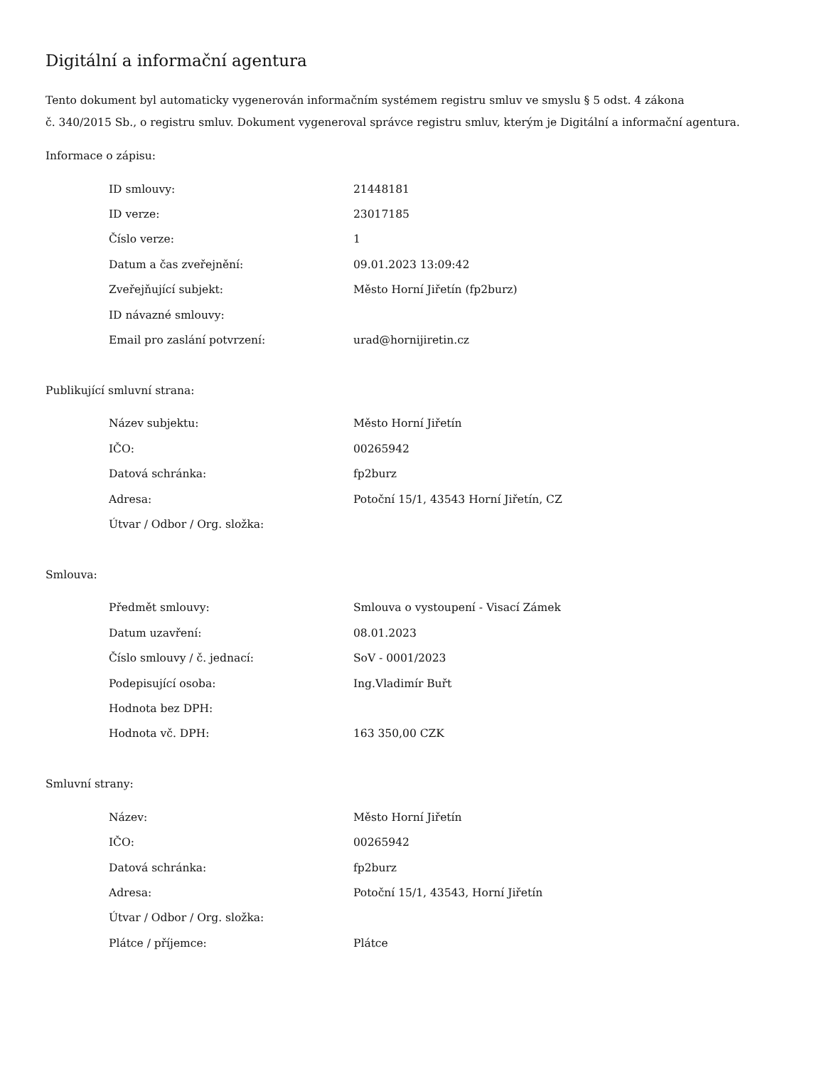Digitální a informační agentura
Tento dokument byl automaticky vygenerován informačním systémem registru smluv ve smyslu § 5 odst. 4 zákona
č. 340/2015 Sb., o registru smluv. Dokument vygeneroval správce registru smluv, kterým je Digitální a informační agentura.
Informace o zápisu:
| ID smlouvy: | 21448181 |
| ID verze: | 23017185 |
| Číslo verze: | 1 |
| Datum a čas zveřejnění: | 09.01.2023 13:09:42 |
| Zveřejňující subjekt: | Město Horní Jiřetín (fp2burz) |
| ID návazné smlouvy: | |
| Email pro zaslání potvrzení: | urad@hornijiretin.cz |
Publikující smluvní strana:
| Název subjektu: | Město Horní Jiřetín |
| IČO: | 00265942 |
| Datová schránka: | fp2burz |
| Adresa: | Potoční 15/1, 43543 Horní Jiřetín, CZ |
| Útvar / Odbor / Org. složka: | |
Smlouva:
| Předmět smlouvy: | Smlouva o vystoupení - Visací Zámek |
| Datum uzavření: | 08.01.2023 |
| Číslo smlouvy / č. jednací: | SoV - 0001/2023 |
| Podepisující osoba: | Ing.Vladimír Buřt |
| Hodnota bez DPH: | |
| Hodnota vč. DPH: | 163 350,00 CZK |
Smluvní strany:
| Název: | Město Horní Jiřetín |
| IČO: | 00265942 |
| Datová schránka: | fp2burz |
| Adresa: | Potoční 15/1, 43543, Horní Jiřetín |
| Útvar / Odbor / Org. složka: | |
| Plátce / příjemce: | Plátce |